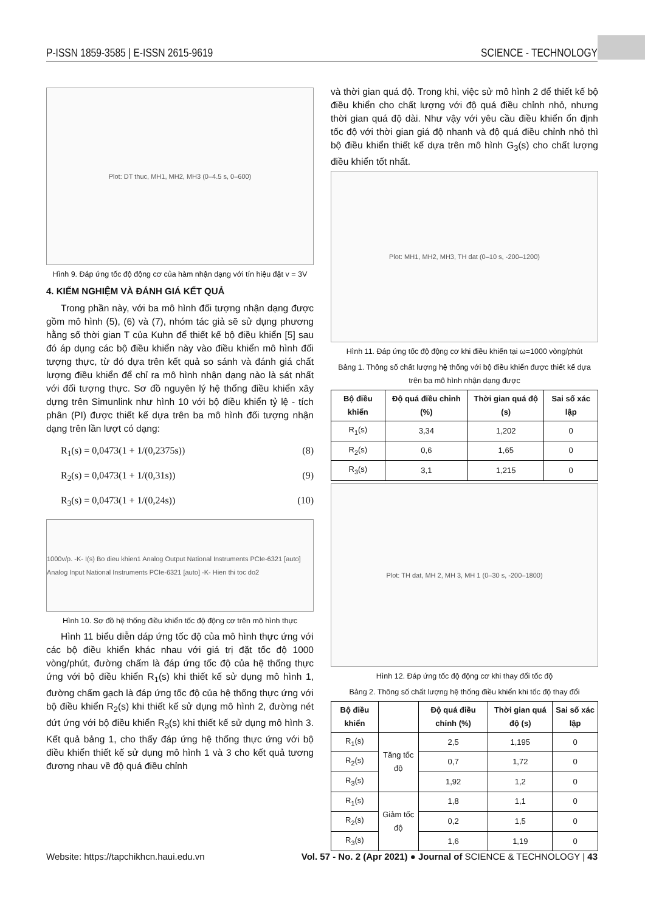P-ISSN 1859-3585 | E-ISSN 2615-9619 SCIENCE - TECHNOLOGY
Plot: DT thuc, MH1, MH2, MH3 (0–4.5 s, 0–600)
Hình 9. Đáp ứng tốc độ động cơ của hàm nhận dạng với tín hiệu đặt v = 3V
4. KIỂM NGHIỆM VÀ ĐÁNH GIÁ KẾT QUẢ
Trong phần này, với ba mô hình đối tượng nhận dạng được gồm mô hình (5), (6) và (7), nhóm tác giả sẽ sử dụng phương hằng số thời gian T của Kuhn để thiết kế bộ điều khiển [5] sau đó áp dụng các bộ điều khiển này vào điều khiển mô hình đối tượng thực, từ đó dựa trên kết quả so sánh và đánh giá chất lượng điều khiển để chỉ ra mô hình nhận dạng nào là sát nhất với đối tượng thực. Sơ đồ nguyên lý hệ thống điều khiển xây dựng trên Simunlink như hình 10 với bộ điều khiển tỷ lệ - tích phân (PI) được thiết kế dựa trên ba mô hình đối tượng nhận dạng trên lần lượt có dạng:
R<sub>1</sub>(s) = 0,0473(1 + 1/(0,2375s)) (8)
R<sub>2</sub>(s) = 0,0473(1 + 1/(0,31s)) (9)
R<sub>3</sub>(s) = 0,0473(1 + 1/(0,24s)) (10)
1000v/p. -K- I(s) Bo dieu khien1 Analog Output National Instruments PCIe-6321 [auto] Analog Input National Instruments PCIe-6321 [auto] -K- Hien thi toc do2
Hình 10. Sơ đồ hệ thống điều khiển tốc độ động cơ trên mô hình thực
Hình 11 biểu diễn dáp ứng tốc độ của mô hình thực ứng với các bộ điều khiển khác nhau với giá trị đặt tốc độ 1000 vòng/phút, đường chấm là đáp ứng tốc độ của hệ thống thực ứng với bộ điều khiển R<sub>1</sub>(s) khi thiết kế sử dụng mô hình 1, đường chấm gạch là đáp ứng tốc độ của hệ thống thực ứng với bộ điều khiển R<sub>2</sub>(s) khi thiết kế sử dụng mô hình 2, đường nét đứt ứng với bộ điều khiển R<sub>3</sub>(s) khi thiết kế sử dụng mô hình 3. Kết quả bảng 1, cho thấy đáp ứng hệ thống thực ứng với bộ điều khiển thiết kế sử dụng mô hình 1 và 3 cho kết quả tương đương nhau về độ quá điều chỉnh
và thời gian quá độ. Trong khi, việc sử mô hình 2 để thiết kế bộ điều khiển cho chất lượng với độ quá điều chỉnh nhỏ, nhưng thời gian quá độ dài. Như vậy với yêu cầu điều khiển ổn định tốc độ với thời gian giá độ nhanh và độ quá điều chỉnh nhỏ thì bộ điều khiển thiết kế dựa trên mô hình G<sub>3</sub>(s) cho chất lượng điều khiển tốt nhất.
Plot: MH1, MH2, MH3, TH dat (0–10 s, -200–1200)
Hình 11. Đáp ứng tốc độ động cơ khi điều khiển tại ω=1000 vòng/phút
Bảng 1. Thông số chất lượng hệ thống với bộ điều khiển được thiết kế dựa trên ba mô hình nhận dạng được
| Bộ điều khiển | Độ quá điều chỉnh (%) | Thời gian quá độ (s) | Sai số xác lập |
| --- | --- | --- | --- |
| R<sub>1</sub>(s) | 3,34 | 1,202 | 0 |
| R<sub>2</sub>(s) | 0,6 | 1,65 | 0 |
| R<sub>3</sub>(s) | 3,1 | 1,215 | 0 |
Plot: TH dat, MH 2, MH 3, MH 1 (0–30 s, -200–1800)
Hình 12. Đáp ứng tốc độ động cơ khi thay đổi tốc độ
Bảng 2. Thông số chất lượng hệ thống điều khiển khi tốc độ thay đổi
| Bộ điều khiển | | Độ quá điều chỉnh (%) | Thời gian quá độ (s) | Sai số xác lập |
| --- | --- | --- | --- | --- |
| R<sub>1</sub>(s) | Tăng tốc độ | 2,5 | 1,195 | 0 |
| R<sub>2</sub>(s) | | 0,7 | 1,72 | 0 |
| R<sub>3</sub>(s) | | 1,92 | 1,2 | 0 |
| R<sub>1</sub>(s) | Giảm tốc độ | 1,8 | 1,1 | 0 |
| R<sub>2</sub>(s) | | 0,2 | 1,5 | 0 |
| R<sub>3</sub>(s) | | 1,6 | 1,19 | 0 |
Website: https://tapchikhcn.haui.edu.vn Vol. 57 - No. 2 (Apr 2021) ● Journal of SCIENCE & TECHNOLOGY | 43